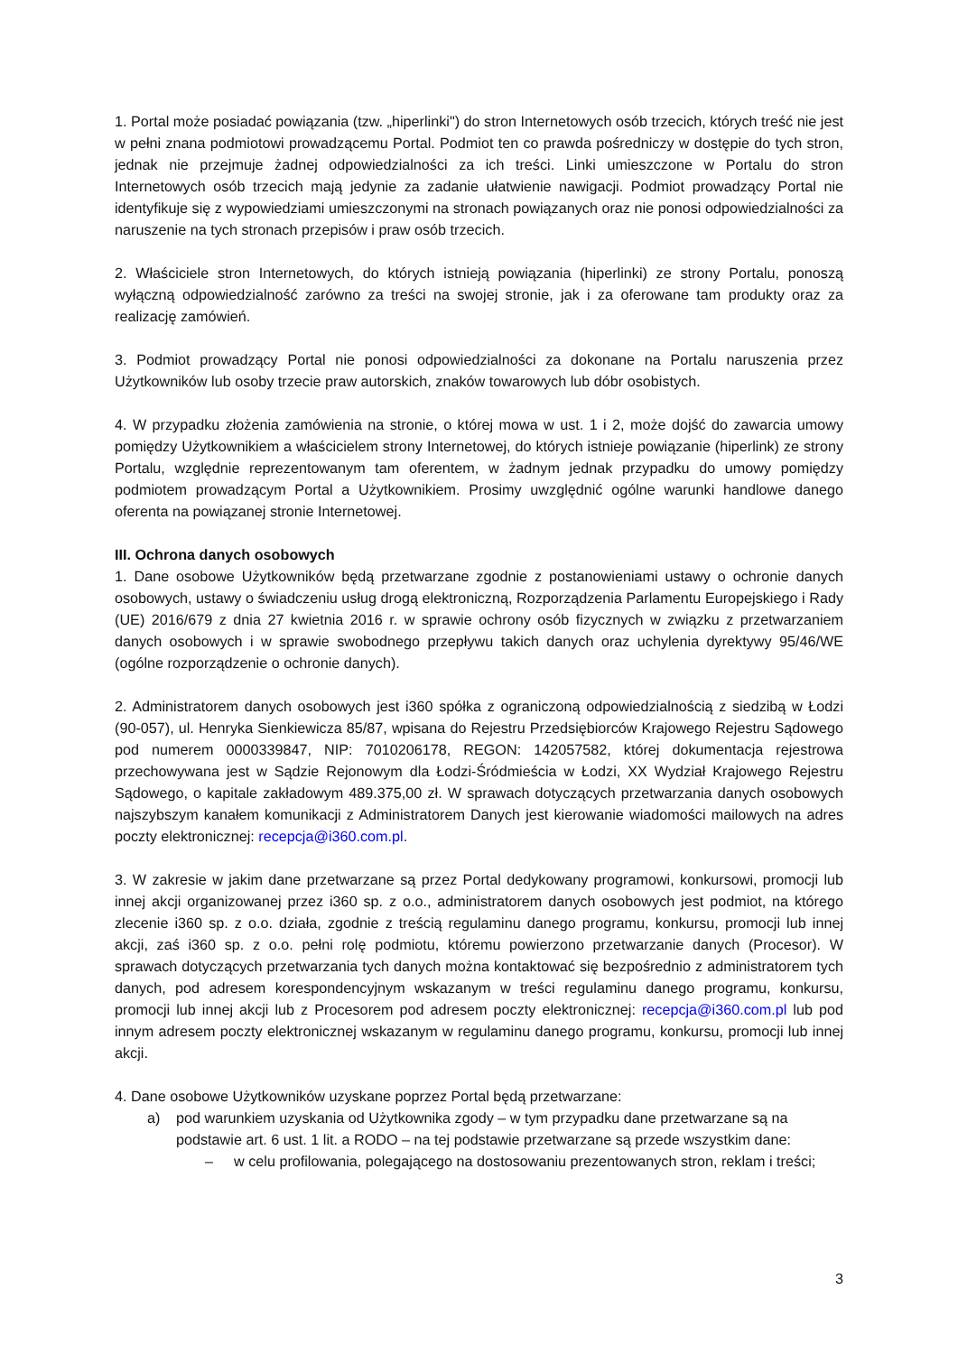1. Portal może posiadać powiązania (tzw. „hiperlinki") do stron Internetowych osób trzecich, których treść nie jest w pełni znana podmiotowi prowadzącemu Portal. Podmiot ten co prawda pośredniczy w dostępie do tych stron, jednak nie przejmuje żadnej odpowiedzialności za ich treści. Linki umieszczone w Portalu do stron Internetowych osób trzecich mają jedynie za zadanie ułatwienie nawigacji. Podmiot prowadzący Portal nie identyfikuje się z wypowiedziami umieszczonymi na stronach powiązanych oraz nie ponosi odpowiedzialności za naruszenie na tych stronach przepisów i praw osób trzecich.
2. Właściciele stron Internetowych, do których istnieją powiązania (hiperlinki) ze strony Portalu, ponoszą wyłączną odpowiedzialność zarówno za treści na swojej stronie, jak i za oferowane tam produkty oraz za realizację zamówień.
3. Podmiot prowadzący Portal nie ponosi odpowiedzialności za dokonane na Portalu naruszenia przez Użytkowników lub osoby trzecie praw autorskich, znaków towarowych lub dóbr osobistych.
4. W przypadku złożenia zamówienia na stronie, o której mowa w ust. 1 i 2, może dojść do zawarcia umowy pomiędzy Użytkownikiem a właścicielem strony Internetowej, do których istnieje powiązanie (hiperlink) ze strony Portalu, względnie reprezentowanym tam oferentem, w żadnym jednak przypadku do umowy pomiędzy podmiotem prowadzącym Portal a Użytkownikiem. Prosimy uwzględnić ogólne warunki handlowe danego oferenta na powiązanej stronie Internetowej.
III. Ochrona danych osobowych
1. Dane osobowe Użytkowników będą przetwarzane zgodnie z postanowieniami ustawy o ochronie danych osobowych, ustawy o świadczeniu usług drogą elektroniczną, Rozporządzenia Parlamentu Europejskiego i Rady (UE) 2016/679 z dnia 27 kwietnia 2016 r. w sprawie ochrony osób fizycznych w związku z przetwarzaniem danych osobowych i w sprawie swobodnego przepływu takich danych oraz uchylenia dyrektywy 95/46/WE (ogólne rozporządzenie o ochronie danych).
2. Administratorem danych osobowych jest i360 spółka z ograniczoną odpowiedzialnością z siedzibą w Łodzi (90-057), ul. Henryka Sienkiewicza 85/87, wpisana do Rejestru Przedsiębiorców Krajowego Rejestru Sądowego pod numerem 0000339847, NIP: 7010206178, REGON: 142057582, której dokumentacja rejestrowa przechowywana jest w Sądzie Rejonowym dla Łodzi-Śródmieścia w Łodzi, XX Wydział Krajowego Rejestru Sądowego, o kapitale zakładowym 489.375,00 zł. W sprawach dotyczących przetwarzania danych osobowych najszybszym kanałem komunikacji z Administratorem Danych jest kierowanie wiadomości mailowych na adres poczty elektronicznej: recepcja@i360.com.pl.
3. W zakresie w jakim dane przetwarzane są przez Portal dedykowany programowi, konkursowi, promocji lub innej akcji organizowanej przez i360 sp. z o.o., administratorem danych osobowych jest podmiot, na którego zlecenie i360 sp. z o.o. działa, zgodnie z treścią regulaminu danego programu, konkursu, promocji lub innej akcji, zaś i360 sp. z o.o. pełni rolę podmiotu, któremu powierzono przetwarzanie danych (Procesor). W sprawach dotyczących przetwarzania tych danych można kontaktować się bezpośrednio z administratorem tych danych, pod adresem korespondencyjnym wskazanym w treści regulaminu danego programu, konkursu, promocji lub innej akcji lub z Procesorem pod adresem poczty elektronicznej: recepcja@i360.com.pl lub pod innym adresem poczty elektronicznej wskazanym w regulaminu danego programu, konkursu, promocji lub innej akcji.
4. Dane osobowe Użytkowników uzyskane poprzez Portal będą przetwarzane:
a) pod warunkiem uzyskania od Użytkownika zgody – w tym przypadku dane przetwarzane są na podstawie art. 6 ust. 1 lit. a RODO – na tej podstawie przetwarzane są przede wszystkim dane:
– w celu profilowania, polegającego na dostosowaniu prezentowanych stron, reklam i treści;
3